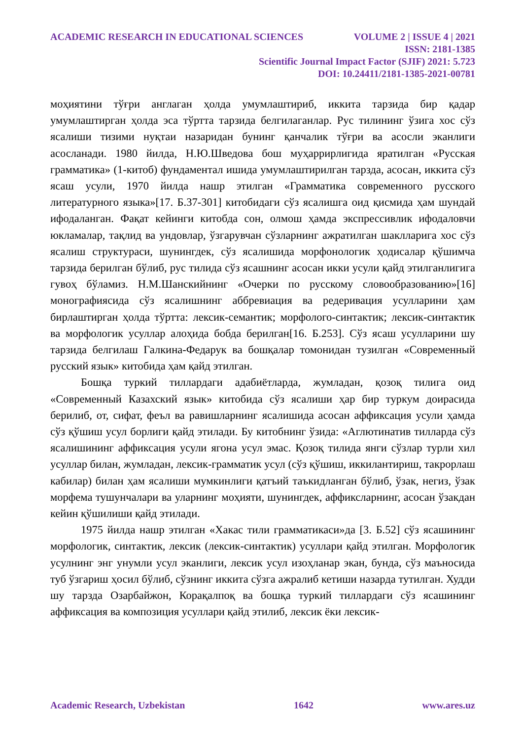ACADEMIC RESEARCH IN EDUCATIONAL SCIENCES VOLUME 2 | ISSUE 4 | 2021
ISSN: 2181-1385
Scientific Journal Impact Factor (SJIF) 2021: 5.723
DOI: 10.24411/2181-1385-2021-00781
моҳиятини тўғри англаган ҳолда умумлаштириб, иккита тарзида бир қадар умумлаштирган ҳолда эса тўртта тарзида белгилаганлар. Рус тилининг ўзига хос сўз ясалиши тизими нуқтаи назаридан бунинг қанчалик тўғри ва асосли эканлиги асосланади. 1980 йилда, Н.Ю.Шведова бош муҳаррирлигида яратилган «Русская грамматика» (1-китоб) фундаментал ишида умумлаштирилган тарзда, асосан, иккита сўз ясаш усули, 1970 йилда нашр этилган «Грамматика современного русского литературного языка»[17. Б.37-301] китобидаги сўз ясалишга оид қисмида ҳам шундай ифодаланган. Фақат кейинги китобда сон, олмош ҳамда экспрессивлик ифодаловчи юкламалар, тақлид ва ундовлар, ўзгарувчан сўзларнинг ажратилган шаклларига хос сўз ясалиш структураси, шунингдек, сўз ясалишида морфонологик ҳодисалар қўшимча тарзида берилган бўлиб, рус тилида сўз ясашнинг асосан икки усули қайд этилганлигига гувоҳ бўламиз. Н.М.Шанскийнинг «Очерки по русскому словообразованию»[16] монографиясида сўз ясалишнинг аббревиация ва редеривация усулларини ҳам бирлаштирган ҳолда тўртта: лексик-семантик; морфолого-синтактик; лексик-синтактик ва морфологик усуллар алоҳида бобда берилган[16. Б.253]. Сўз ясаш усулларини шу тарзида белгилаш Галкина-Федарук ва бошқалар томонидан тузилган «Современный русский язык» китобида ҳам қайд этилган.
Бошқа туркий тиллардаги адабиётларда, жумладан, қозоқ тилига оид «Современный Казахский язык» китобида сўз ясалиши ҳар бир туркум доирасида берилиб, от, сифат, феъл ва равишларнинг ясалишида асосан аффиксация усули ҳамда сўз қўшиш усул борлиги қайд этилади. Бу китобнинг ўзида: «Аглютинатив тилларда сўз ясалишининг аффиксация усули ягона усул эмас. Қозоқ тилида янги сўзлар турли хил усуллар билан, жумладан, лексик-грамматик усул (сўз қўшиш, иккилантириш, такрорлаш кабилар) билан ҳам ясалиши мумкинлиги қатъий таъкидланган бўлиб, ўзак, негиз, ўзак морфема тушунчалари ва уларнинг моҳияти, шунингдек, аффиксларнинг, асосан ўзакдан кейин қўшилиши қайд этилади.
1975 йилда нашр этилган «Хакас тили грамматикаси»да [3. Б.52] сўз ясашининг морфологик, синтактик, лексик (лексик-синтактик) усуллари қайд этилган. Морфологик усулнинг энг унумли усул эканлиги, лексик усул изоҳланар экан, бунда, сўз маъносида туб ўзгариш ҳосил бўлиб, сўзнинг иккита сўзга ажралиб кетиши назарда тутилган. Худди шу тарзда Озарбайжон, Корақалпоқ ва бошқа туркий тиллардаги сўз ясашининг аффиксация ва композиция усуллари қайд этилиб, лексик ёки лексик-
Academic Research, Uzbekistan 1642 www.ares.uz